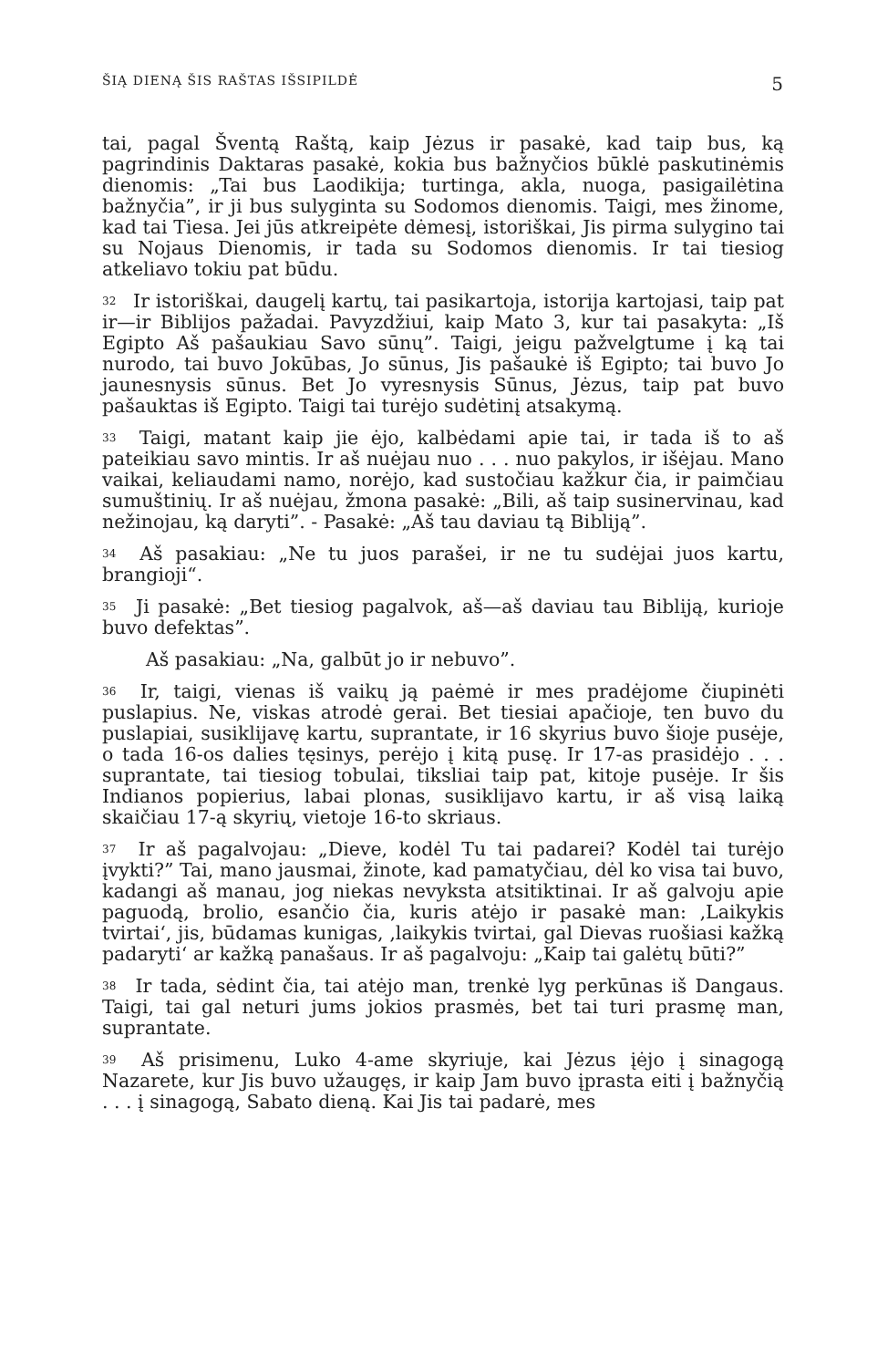ŠIĄ DIENĄ ŠIS RAŠTAS IŠSIPILDĖ 5
tai, pagal Šventą Raštą, kaip Jėzus ir pasakė, kad taip bus, ką pagrindinis Daktaras pasakė, kokia bus bažnyčios būklė paskutinėmis dienomis: „Tai bus Laodikija; turtinga, akla, nuoga, pasigailėtina bažnyčia”, ir ji bus sulyginta su Sodomos dienomis. Taigi, mes žinome, kad tai Tiesa. Jei jūs atkreipėte dėmesį, istoriškai, Jis pirma sulygino tai su Nojaus Dienomis, ir tada su Sodomos dienomis. Ir tai tiesiog atkeliavo tokiu pat būdu.
<sup>32</sup> Ir istoriškai, daugelį kartų, tai pasikartoja, istorija kartojasi, taip pat ir—ir Biblijos pažadai. Pavyzdžiui, kaip Mato 3, kur tai pasakyta: „Iš Egipto Aš pašaukiau Savo sūnų”. Taigi, jeigu pažvelgtume į ką tai nurodo, tai buvo Jokūbas, Jo sūnus, Jis pašaukė iš Egipto; tai buvo Jo jaunesnysis sūnus. Bet Jo vyresnysis Sūnus, Jėzus, taip pat buvo pašauktas iš Egipto. Taigi tai turėjo sudėtinį atsakymą.
<sup>33</sup> Taigi, matant kaip jie ėjo, kalbėdami apie tai, ir tada iš to aš pateikiau savo mintis. Ir aš nuėjau nuo . . . nuo pakylos, ir išėjau. Mano vaikai, keliaudami namo, norėjo, kad sustočiau kažkur čia, ir paimčiau sumuštinių. Ir aš nuėjau, žmona pasakė: „Bili, aš taip susinervinau, kad nežinojau, ką daryti”. - Pasakė: „Aš tau daviau tą Bibliją”.
<sup>34</sup> Aš pasakiau: „Ne tu juos parašei, ir ne tu sudėjai juos kartu, brangioji“.
<sup>35</sup> Ji pasakė: „Bet tiesiog pagalvok, aš—aš daviau tau Bibliją, kurioje buvo defektas”.
Aš pasakiau: „Na, galbūt jo ir nebuvo”.
<sup>36</sup> Ir, taigi, vienas iš vaikų ją paėmė ir mes pradėjome čiupinėti puslapius. Ne, viskas atrodė gerai. Bet tiesiai apačioje, ten buvo du puslapiai, susiklijavę kartu, suprantate, ir 16 skyrius buvo šioje pusėje, o tada 16-os dalies tęsinys, perėjo į kitą pusę. Ir 17-as prasidėjo . . . suprantate, tai tiesiog tobulai, tiksliai taip pat, kitoje pusėje. Ir šis Indianos popierius, labai plonas, susiklijavo kartu, ir aš visą laiką skaičiau 17-ą skyrių, vietoje 16-to skriaus.
<sup>37</sup> Ir aš pagalvojau: „Dieve, kodėl Tu tai padarei? Kodėl tai turėjo įvykti?” Tai, mano jausmai, žinote, kad pamatyčiau, dėl ko visa tai buvo, kadangi aš manau, jog niekas nevyksta atsitiktinai. Ir aš galvoju apie paguodą, brolio, esančio čia, kuris atėjo ir pasakė man: ‚Laikykis tvirtai‘, jis, būdamas kunigas, ‚laikykis tvirtai, gal Dievas ruošiasi kažką padaryti‘ ar kažką panašaus. Ir aš pagalvoju: „Kaip tai galėtų būti?”
<sup>38</sup> Ir tada, sėdint čia, tai atėjo man, trenkė lyg perkūnas iš Dangaus. Taigi, tai gal neturi jums jokios prasmės, bet tai turi prasmę man, suprantate.
<sup>39</sup> Aš prisimenu, Luko 4-ame skyriuje, kai Jėzus įėjo į sinagogą Nazarete, kur Jis buvo užaugęs, ir kaip Jam buvo įprasta eiti į bažnyčią . . . į sinagogą, Sabato dieną. Kai Jis tai padarė, mes